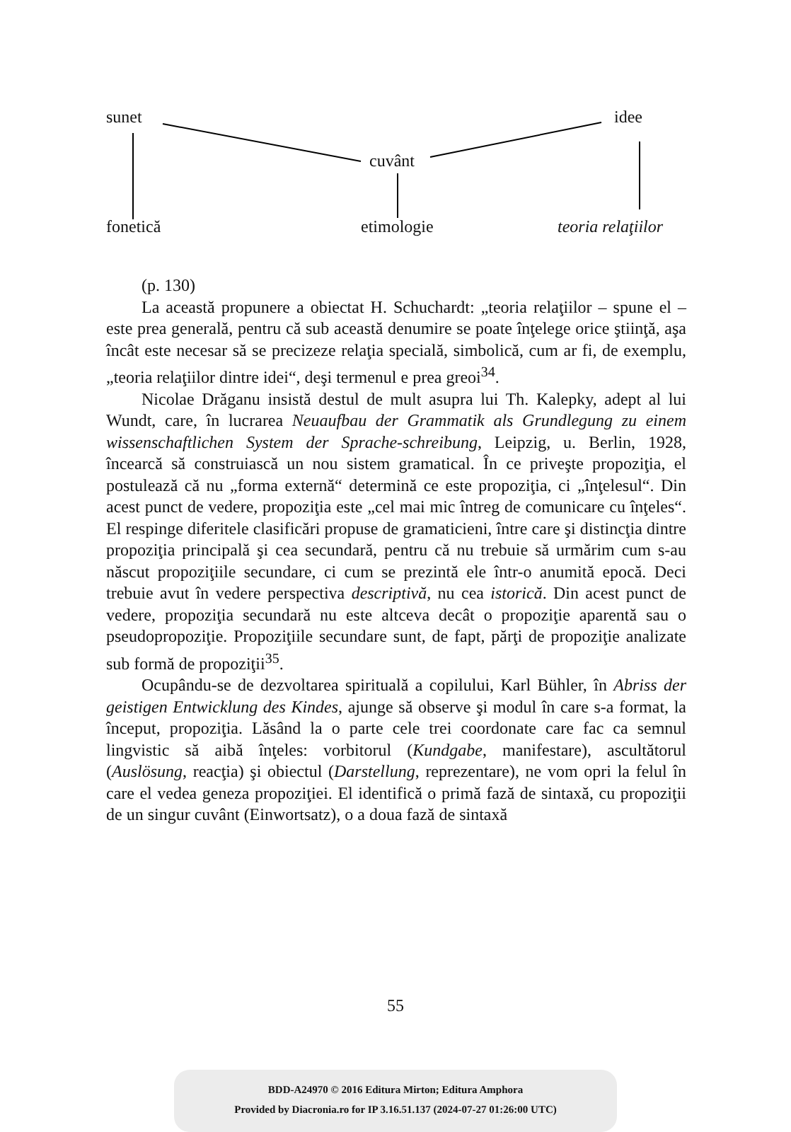sunet idee
cuvânt
fonetică etimologie teoria relaţiilor
(p. 130)
La această propunere a obiectat H. Schuchardt: „teoria relaţiilor – spune el – este prea generală, pentru că sub această denumire se poate înţelege orice ştiinţă, aşa încât este necesar să se precizeze relaţia specială, simbolică, cum ar fi, de exemplu, „teoria relaţiilor dintre idei“, deşi termenul e prea greoi<sup>34</sup>.
Nicolae Drăganu insistă destul de mult asupra lui Th. Kalepky, adept al lui Wundt, care, în lucrarea Neuaufbau der Grammatik als Grundlegung zu einem wissenschaftlichen System der Sprache-schreibung, Leipzig, u. Berlin, 1928, încearcă să construiască un nou sistem gramatical. În ce priveşte propoziţia, el postulează că nu „forma externă“ determină ce este propoziţia, ci „înţelesul“. Din acest punct de vedere, propoziţia este „cel mai mic întreg de comunicare cu înţeles“. El respinge diferitele clasificări propuse de gramaticieni, între care şi distincţia dintre propoziţia principală şi cea secundară, pentru că nu trebuie să urmărim cum s-au născut propoziţiile secundare, ci cum se prezintă ele într-o anumită epocă. Deci trebuie avut în vedere perspectiva descriptivă, nu cea istorică. Din acest punct de vedere, propoziţia secundară nu este altceva decât o propoziţie aparentă sau o pseudopropoziţie. Propoziţiile secundare sunt, de fapt, părţi de propoziţie analizate sub formă de propoziţii<sup>35</sup>.
Ocupându-se de dezvoltarea spirituală a copilului, Karl Bühler, în Abriss der geistigen Entwicklung des Kindes, ajunge să observe şi modul în care s-a format, la început, propoziţia. Lăsând la o parte cele trei coordonate care fac ca semnul lingvistic să aibă înţeles: vorbitorul (Kundgabe, manifestare), ascultătorul (Auslösung, reacţia) şi obiectul (Darstellung, reprezentare), ne vom opri la felul în care el vedea geneza propoziţiei. El identifică o primă fază de sintaxă, cu propoziţii de un singur cuvânt (Einwortsatz), o a doua fază de sintaxă
55
BDD-A24970 © 2016 Editura Mirton; Editura Amphora
Provided by Diacronia.ro for IP 3.16.51.137 (2024-07-27 01:26:00 UTC)